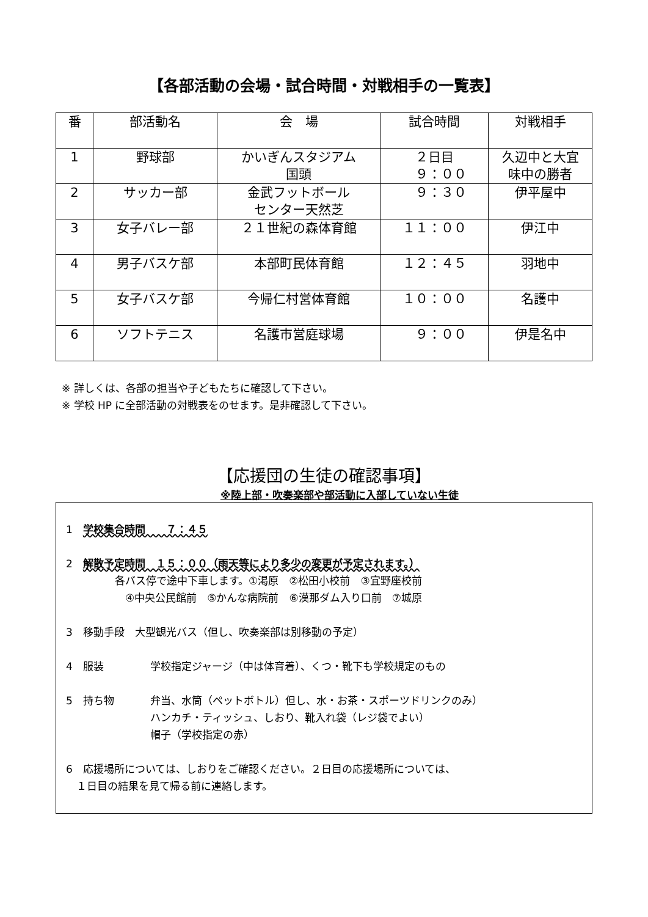【各部活動の会場・試合時間・対戦相手の一覧表】
| 番 | 部活動名 | 会 場 | 試合時間 | 対戦相手 |
| --- | --- | --- | --- | --- |
| 1 | 野球部 | かいぎんスタジアム 国頭 | ２日目 ９：００ | 久辺中と大宜 味中の勝者 |
| 2 | サッカー部 | 金武フットボール センター天然芝 | ９：３０ | 伊平屋中 |
| 3 | 女子バレー部 | ２１世紀の森体育館 | １１：００ | 伊江中 |
| 4 | 男子バスケ部 | 本部町民体育館 | １２：４５ | 羽地中 |
| 5 | 女子バスケ部 | 今帰仁村営体育館 | １０：００ | 名護中 |
| 6 | ソフトテニス | 名護市営庭球場 | ９：００ | 伊是名中 |
※ 詳しくは、各部の担当や子どもたちに確認して下さい。
※ 学校 HP に全部活動の対戦表をのせます。是非確認して下さい。
【応援団の生徒の確認事項】
※陸上部・吹奏楽部や部活動に入部していない生徒
1　学校集合時間　　７：４５
2　解散予定時間　１５：００（雨天等により多少の変更が予定されます。）
各バス停で途中下車します。①渇原　②松田小校前　③宜野座校前
　④中央公民館前　⑤かんな病院前　⑥漢那ダム入り口前　⑦城原
3　移動手段　大型観光バス（但し、吹奏楽部は別移動の予定）
4　服装 学校指定ジャージ（中は体育着）、くつ・靴下も学校規定のもの
5　持ち物 弁当、水筒（ペットボトル）但し、水・お茶・スポーツドリンクのみ）
ハンカチ・ティッシュ、しおり、靴入れ袋（レジ袋でよい）
帽子（学校指定の赤）
6　応援場所については、しおりをご確認ください。２日目の応援場所については、
　１日目の結果を見て帰る前に連絡します。